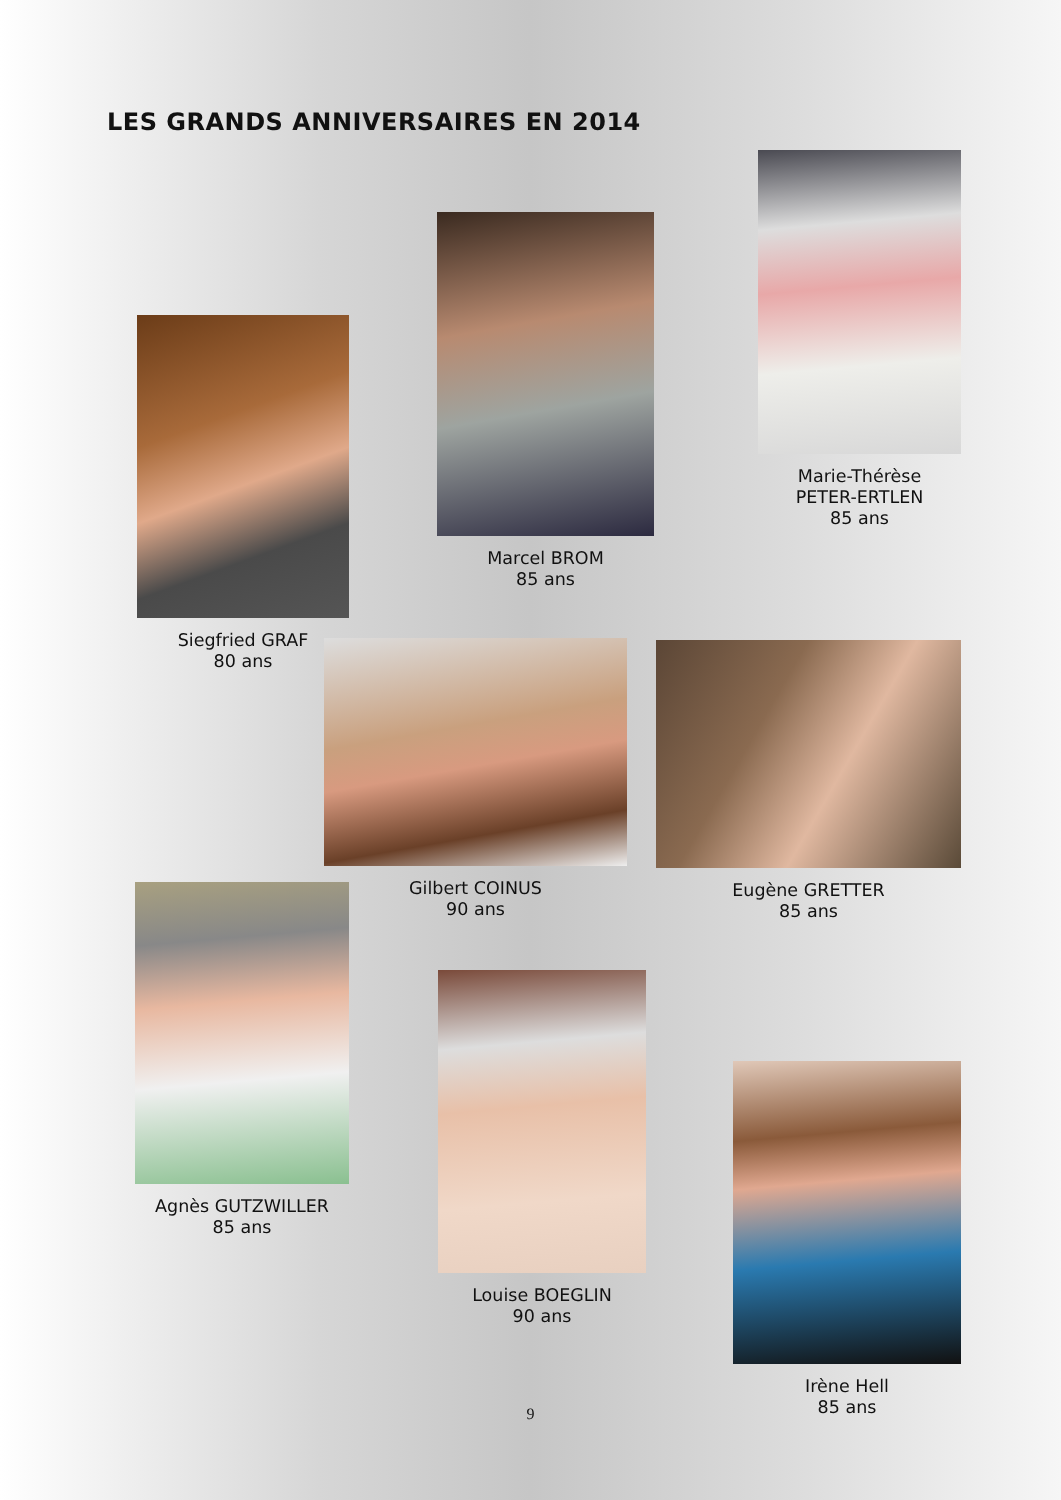LES GRANDS ANNIVERSAIRES EN 2014
Siegfried GRAF
80 ans
Marcel BROM
85 ans
Marie-Thérèse
PETER-ERTLEN
85 ans
Gilbert COINUS
90 ans
Eugène GRETTER
85 ans
Agnès GUTZWILLER
85 ans
Louise BOEGLIN
90 ans
Irène Hell
85 ans
9